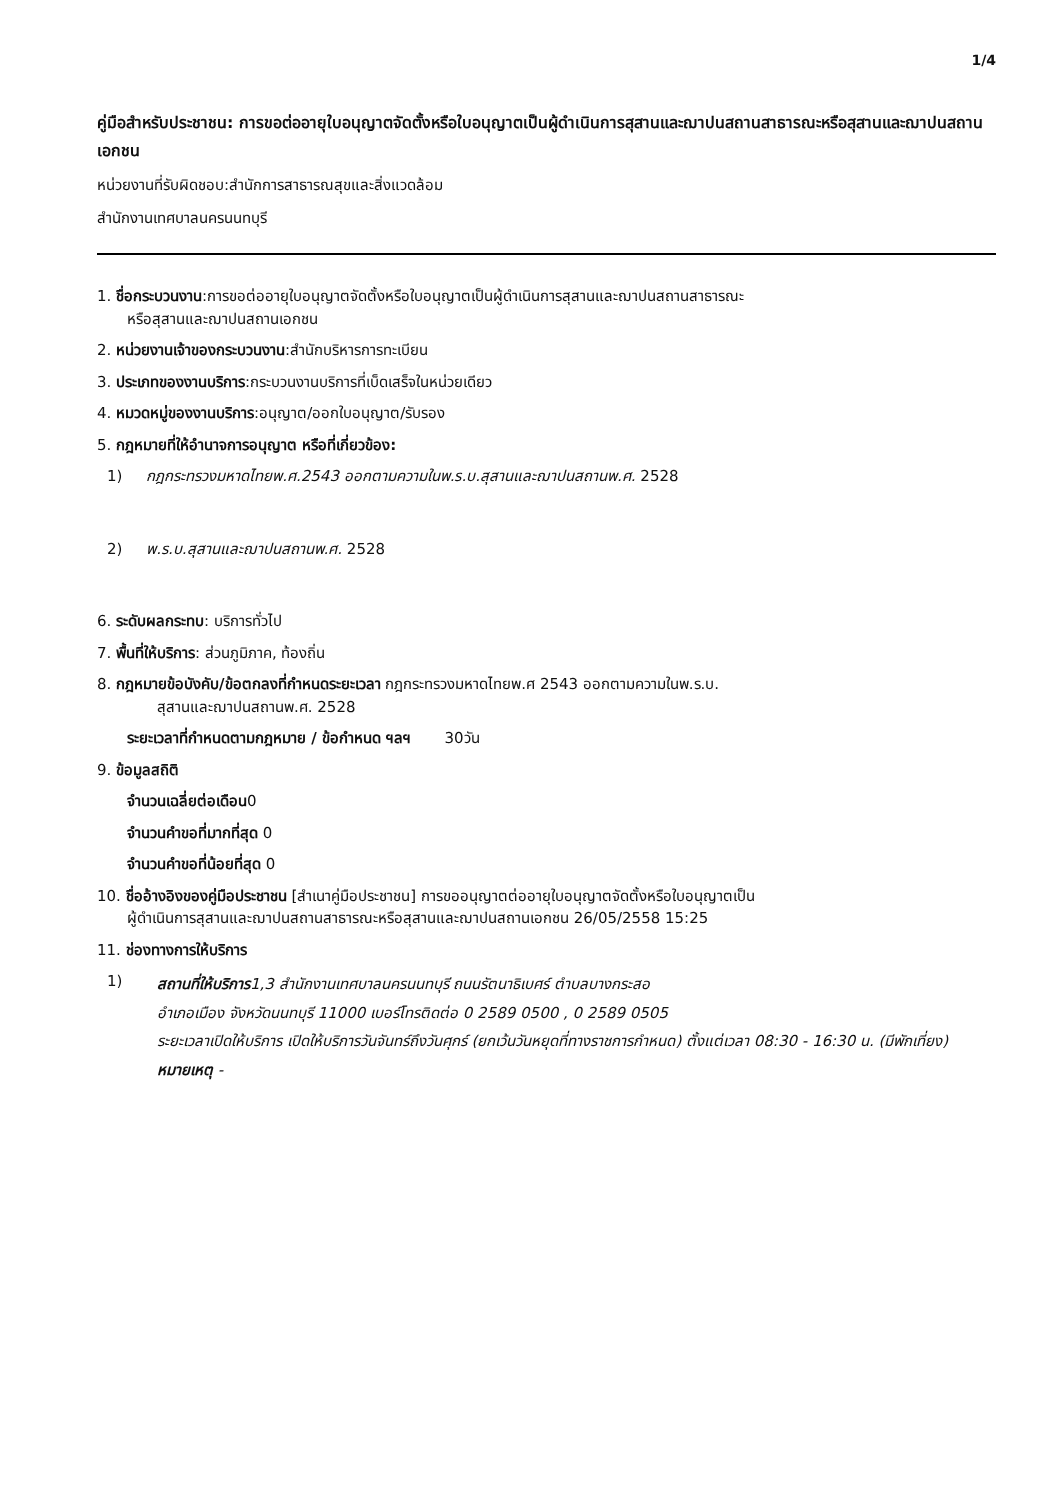1/4
คู่มือสำหรับประชาชน: การขอต่ออายุใบอนุญาตจัดตั้งหรือใบอนุญาตเป็นผู้ดำเนินการสุสานและฌาปนสถานสาธารณะหรือสุสานและฌาปนสถานเอกชน
หน่วยงานที่รับผิดชอบ:สำนักการสาธารณสุขและสิ่งแวดล้อม
สำนักงานเทศบาลนครนนทบุรี
1. ชื่อกระบวนงาน:การขอต่ออายุใบอนุญาตจัดตั้งหรือใบอนุญาตเป็นผู้ดำเนินการสุสานและฌาปนสถานสาธารณะ
หรือสุสานและฌาปนสถานเอกชน
2. หน่วยงานเจ้าของกระบวนงาน:สำนักบริหารการทะเบียน
3. ประเภทของงานบริการ:กระบวนงานบริการที่เบ็ดเสร็จในหน่วยเดียว
4. หมวดหมู่ของงานบริการ:อนุญาต/ออกใบอนุญาต/รับรอง
5. กฎหมายที่ให้อำนาจการอนุญาต หรือที่เกี่ยวข้อง:
1) กฎกระทรวงมหาดไทยพ.ศ.2543 ออกตามความในพ.ร.บ.สุสานและฌาปนสถานพ.ศ. 2528
2) พ.ร.บ.สุสานและฌาปนสถานพ.ศ. 2528
6. ระดับผลกระทบ: บริการทั่วไป
7. พื้นที่ให้บริการ: ส่วนภูมิภาค, ท้องถิ่น
8. กฎหมายข้อบังคับ/ข้อตกลงที่กำหนดระยะเวลา กฎกระทรวงมหาดไทยพ.ศ 2543 ออกตามความในพ.ร.บ.
สุสานและฌาปนสถานพ.ศ. 2528
ระยะเวลาที่กำหนดตามกฎหมาย / ข้อกำหนด ฯลฯ 30วัน
9. ข้อมูลสถิติ
จำนวนเฉลี่ยต่อเดือน0
จำนวนคำขอที่มากที่สุด 0
จำนวนคำขอที่น้อยที่สุด 0
10. ชื่ออ้างอิงของคู่มือประชาชน [สำเนาคู่มือประชาชน] การขออนุญาตต่ออายุใบอนุญาตจัดตั้งหรือใบอนุญาตเป็น
ผู้ดำเนินการสุสานและฌาปนสถานสาธารณะหรือสุสานและฌาปนสถานเอกชน 26/05/2558 15:25
11. ช่องทางการให้บริการ
1)
สถานที่ให้บริการ1,3 สำนักงานเทศบาลนครนนทบุรี ถนนรัตนาธิเบศร์ ตำบลบางกระสอ
อำเภอเมือง จังหวัดนนทบุรี 11000 เบอร์โทรติดต่อ 0 2589 0500 , 0 2589 0505
ระยะเวลาเปิดให้บริการ เปิดให้บริการวันจันทร์ถึงวันศุกร์ (ยกเว้นวันหยุดที่ทางราชการกำหนด) ตั้งแต่เวลา 08:30 - 16:30 น. (มีพักเที่ยง)
หมายเหตุ -